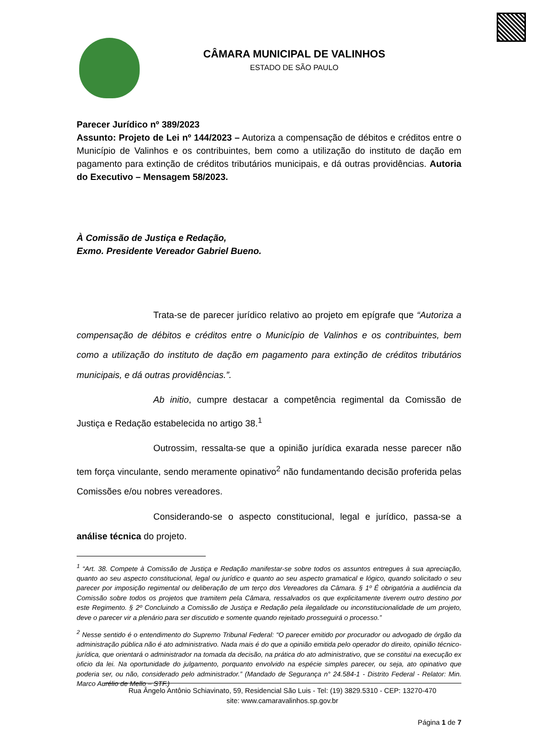CÂMARA MUNICIPAL DE VALINHOS
ESTADO DE SÃO PAULO
Parecer Jurídico nº 389/2023
Assunto: Projeto de Lei nº 144/2023 – Autoriza a compensação de débitos e créditos entre o Município de Valinhos e os contribuintes, bem como a utilização do instituto de dação em pagamento para extinção de créditos tributários municipais, e dá outras providências. Autoria do Executivo – Mensagem 58/2023.
À Comissão de Justiça e Redação,
Exmo. Presidente Vereador Gabriel Bueno.
Trata-se de parecer jurídico relativo ao projeto em epígrafe que “Autoriza a compensação de débitos e créditos entre o Município de Valinhos e os contribuintes, bem como a utilização do instituto de dação em pagamento para extinção de créditos tributários municipais, e dá outras providências.”.
Ab initio, cumpre destacar a competência regimental da Comissão de Justiça e Redação estabelecida no artigo 38.<sup>1</sup>
Outrossim, ressalta-se que a opinião jurídica exarada nesse parecer não tem força vinculante, sendo meramente opinativo<sup>2</sup> não fundamentando decisão proferida pelas Comissões e/ou nobres vereadores.
Considerando-se o aspecto constitucional, legal e jurídico, passa-se a análise técnica do projeto.
<sup>1</sup> “Art. 38. Compete à Comissão de Justiça e Redação manifestar-se sobre todos os assuntos entregues à sua apreciação, quanto ao seu aspecto constitucional, legal ou jurídico e quanto ao seu aspecto gramatical e lógico, quando solicitado o seu parecer por imposição regimental ou deliberação de um terço dos Vereadores da Câmara. § 1º É obrigatória a audiência da Comissão sobre todos os projetos que tramitem pela Câmara, ressalvados os que explicitamente tiverem outro destino por este Regimento. § 2º Concluindo a Comissão de Justiça e Redação pela ilegalidade ou inconstitucionalidade de um projeto, deve o parecer vir a plenário para ser discutido e somente quando rejeitado prosseguirá o processo.”
<sup>2</sup> Nesse sentido é o entendimento do Supremo Tribunal Federal: “O parecer emitido por procurador ou advogado de órgão da administração pública não é ato administrativo. Nada mais é do que a opinião emitida pelo operador do direito, opinião técnico-jurídica, que orientará o administrador na tomada da decisão, na prática do ato administrativo, que se constitui na execução ex oficio da lei. Na oportunidade do julgamento, porquanto envolvido na espécie simples parecer, ou seja, ato opinativo que poderia ser, ou não, considerado pelo administrador.” (Mandado de Segurança n° 24.584-1 - Distrito Federal - Relator: Min. Marco Aurélio de Mello – STF.)
Rua Ângelo Antônio Schiavinato, 59, Residencial São Luis - Tel: (19) 3829.5310 - CEP: 13270-470
site: www.camaravalinhos.sp.gov.br
Página 1 de 7